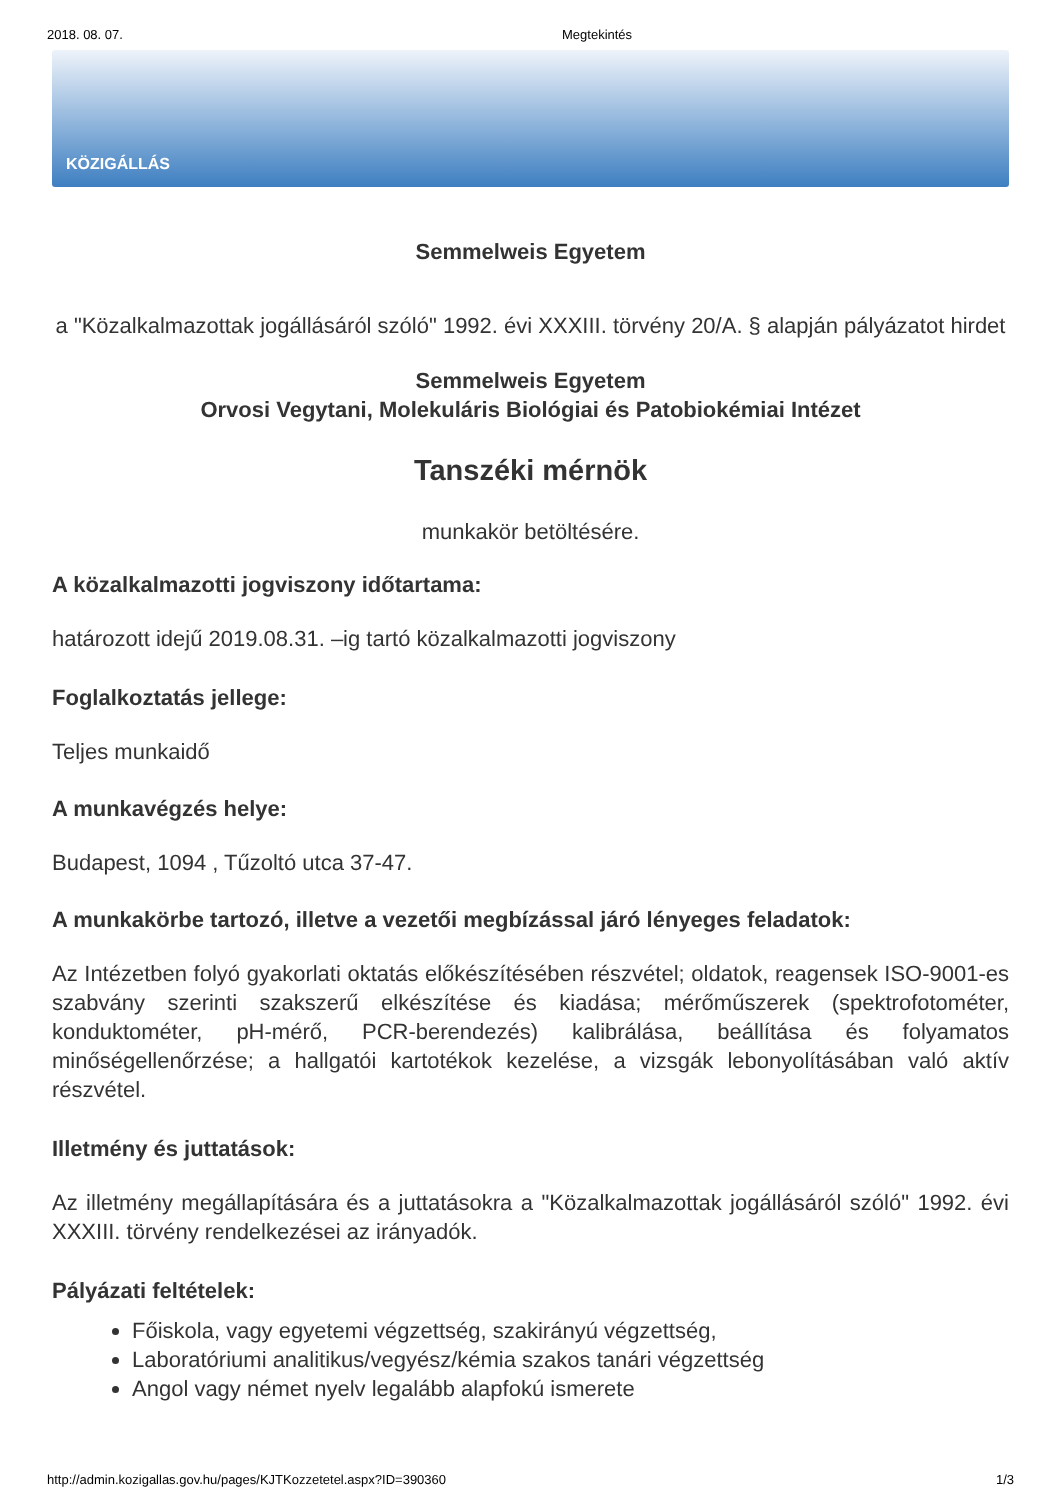2018. 08. 07. Megtekintés
KÖZIGÁLLÁS
Semmelweis Egyetem
a "Közalkalmazottak jogállásáról szóló" 1992. évi XXXIII. törvény 20/A. § alapján pályázatot hirdet
Semmelweis Egyetem
Orvosi Vegytani, Molekuláris Biológiai és Patobiokémiai Intézet
Tanszéki mérnök
munkakör betöltésére.
A közalkalmazotti jogviszony időtartama:
határozott idejű 2019.08.31. –ig tartó közalkalmazotti jogviszony
Foglalkoztatás jellege:
Teljes munkaidő
A munkavégzés helye:
Budapest, 1094 , Tűzoltó utca 37-47.
A munkakörbe tartozó, illetve a vezetői megbízással járó lényeges feladatok:
Az Intézetben folyó gyakorlati oktatás előkészítésében részvétel; oldatok, reagensek ISO-9001-es szabvány szerinti szakszerű elkészítése és kiadása; mérőműszerek (spektrofotométer, konduktométer, pH-mérő, PCR-berendezés) kalibrálása, beállítása és folyamatos minőségellenőrzése; a hallgatói kartotékok kezelése, a vizsgák lebonyolításában való aktív részvétel.
Illetmény és juttatások:
Az illetmény megállapítására és a juttatásokra a "Közalkalmazottak jogállásáról szóló" 1992. évi XXXIII. törvény rendelkezései az irányadók.
Pályázati feltételek:
Főiskola, vagy egyetemi végzettség, szakirányú végzettség,
Laboratóriumi analitikus/vegyész/kémia szakos tanári végzettség
Angol vagy német nyelv legalább alapfokú ismerete
http://admin.kozigallas.gov.hu/pages/KJTKozzetetel.aspx?ID=390360 1/3